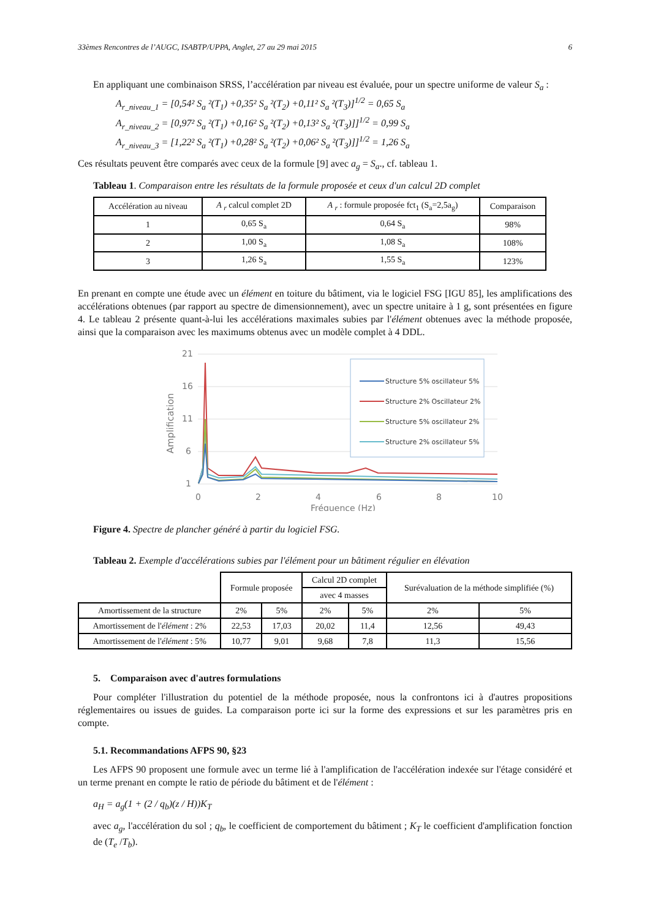33èmes Rencontres de l’AUGC, ISABTP/UPPA, Anglet, 27 au 29 mai 2015 6
En appliquant une combinaison SRSS, l’accélération par niveau est évaluée, pour un spectre uniforme de valeur S<sub>a</sub> :
A<sub>r_niveau_1</sub> = [0,54² S<sub>a</sub> ²(T<sub>1</sub>) +0,35² S<sub>a</sub> ²(T<sub>2</sub>) +0,11² S<sub>a</sub> ²(T<sub>3</sub>)]<sup>1/2</sup> = 0,65 S<sub>a</sub>
A<sub>r_niveau_2</sub> = [0,97² S<sub>a</sub> ²(T<sub>1</sub>) +0,16² S<sub>a</sub> ²(T<sub>2</sub>) +0,13² S<sub>a</sub> ²(T<sub>3</sub>)]]<sup>1/2</sup> = 0,99 S<sub>a</sub>
A<sub>r_niveau_3</sub> = [1,22² S<sub>a</sub> ²(T<sub>1</sub>) +0,28² S<sub>a</sub> ²(T<sub>2</sub>) +0,06² S<sub>a</sub> ²(T<sub>3</sub>)]]<sup>1/2</sup> = 1,26 S<sub>a</sub>
Ces résultats peuvent être comparés avec ceux de la formule [9] avec a<sub>g</sub> = S<sub>a</sub>., cf. tableau 1.
Tableau 1. Comparaison entre les résultats de la formule proposée et ceux d'un calcul 2D complet
| Accélération au niveau | A <sub>r</sub> calcul complet 2D | A <sub>r</sub> : formule proposée fct<sub>1</sub> (S<sub>a</sub>=2,5a<sub>g</sub>) | Comparaison |
| --- | --- | --- | --- |
| 1 | 0,65 S<sub>a</sub> | 0,64 S<sub>a</sub> | 98% |
| 2 | 1,00 S<sub>a</sub> | 1,08 S<sub>a</sub> | 108% |
| 3 | 1,26 S<sub>a</sub> | 1,55 S<sub>a</sub> | 123% |
En prenant en compte une étude avec un élément en toiture du bâtiment, via le logiciel FSG [IGU 85], les amplifications des accélérations obtenues (par rapport au spectre de dimensionnement), avec un spectre unitaire à 1 g, sont présentées en figure 4. Le tableau 2 présente quant-à-lui les accélérations maximales subies par l'élément obtenues avec la méthode proposée, ainsi que la comparaison avec les maximums obtenus avec un modèle complet à 4 DDL.
Amplification
21
16
11
6
1
0
2
4
6
8
10
Fréquence (Hz)
Structure 5% oscillateur 5%
Structure 2% Oscillateur 2%
Structure 5% oscillateur 2%
Structure 2% oscillateur 5%
Figure 4. Spectre de plancher généré à partir du logiciel FSG.
Tableau 2. Exemple d'accélérations subies par l'élément pour un bâtiment régulier en élévation
| | Formule proposée | | Calcul 2D complet | | Surévaluation de la méthode simplifiée (%) | |
| | | | avec 4 masses | | | |
| Amortissement de la structure | 2% | 5% | 2% | 5% | 2% | 5% |
| Amortissement de l' élément : 2% | 22,53 | 17,03 | 20,02 | 11,4 | 12,56 | 49,43 |
| Amortissement de l' élément : 5% | 10,77 | 9,01 | 9,68 | 7,8 | 11,3 | 15,56 |
5. Comparaison avec d'autres formulations
Pour compléter l'illustration du potentiel de la méthode proposée, nous la confrontons ici à d'autres propositions réglementaires ou issues de guides. La comparaison porte ici sur la forme des expressions et sur les paramètres pris en compte.
5.1. Recommandations AFPS 90, §23
Les AFPS 90 proposent une formule avec un terme lié à l'amplification de l'accélération indexée sur l'étage considéré et un terme prenant en compte le ratio de période du bâtiment et de l'élément :
a<sub>H</sub> = a<sub>g</sub>(1 + (2 / q<sub>b</sub>)(z / H))K<sub>T</sub>
avec a<sub>g</sub>, l'accélération du sol ; q<sub>b</sub>, le coefficient de comportement du bâtiment ; K<sub>T</sub> le coefficient d'amplification fonction de (T<sub>e</sub> /T<sub>b</sub>).